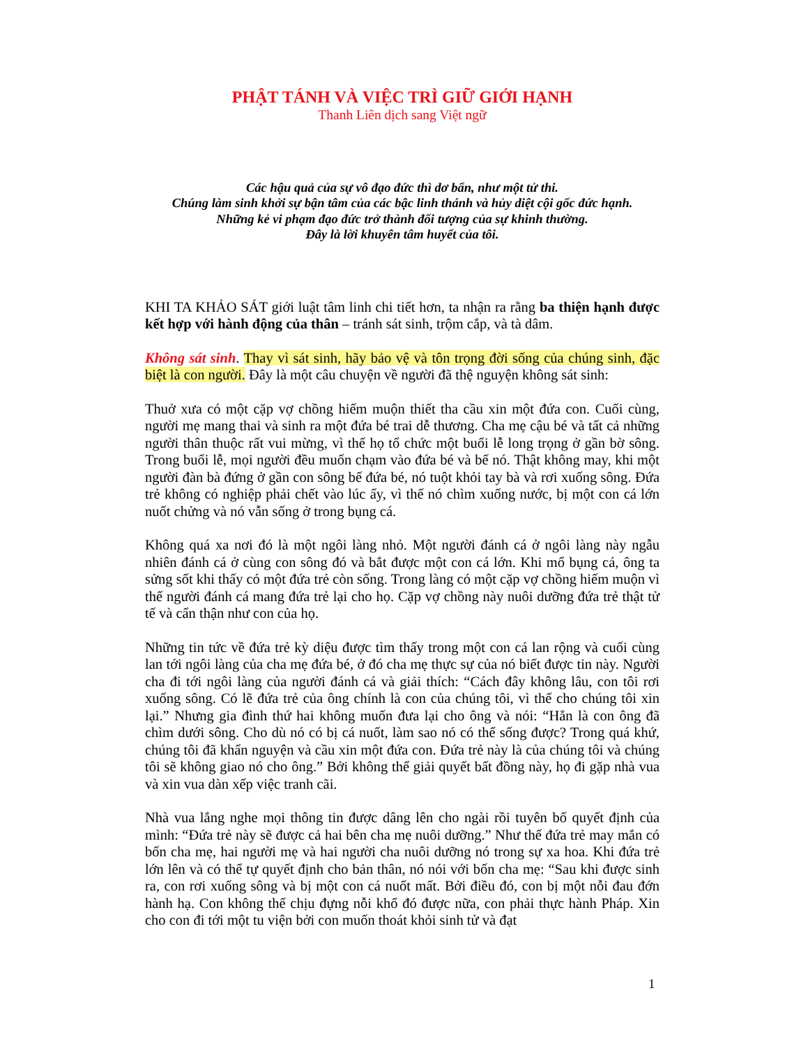PHẬT TÁNH VÀ VIỆC TRÌ GIỮ GIỚI HẠNH
Thanh Liên dịch sang Việt ngữ
Các hậu quả của sự vô đạo đức thì dơ bẩn, như một tử thi.
Chúng làm sinh khởi sự bận tâm của các bậc linh thánh và hủy diệt cội gốc đức hạnh.
Những kẻ vi phạm đạo đức trở thành đối tượng của sự khinh thường.
Đây là lời khuyên tâm huyết của tôi.
KHI TA KHẢO SÁT giới luật tâm linh chi tiết hơn, ta nhận ra rằng ba thiện hạnh được kết hợp với hành động của thân – tránh sát sinh, trộm cắp, và tà dâm.
Không sát sinh. Thay vì sát sinh, hãy bảo vệ và tôn trọng đời sống của chúng sinh, đặc biệt là con người. Đây là một câu chuyện về người đã thệ nguyện không sát sinh:
Thuở xưa có một cặp vợ chồng hiếm muộn thiết tha cầu xin một đứa con. Cuối cùng, người mẹ mang thai và sinh ra một đứa bé trai dễ thương. Cha mẹ cậu bé và tất cả những người thân thuộc rất vui mừng, vì thế họ tổ chức một buổi lễ long trọng ở gần bờ sông. Trong buổi lễ, mọi người đều muốn chạm vào đứa bé và bế nó. Thật không may, khi một người đàn bà đứng ở gần con sông bế đứa bé, nó tuột khỏi tay bà và rơi xuống sông. Đứa trẻ không có nghiệp phải chết vào lúc ấy, vì thế nó chìm xuống nước, bị một con cá lớn nuốt chửng và nó vẫn sống ở trong bụng cá.
Không quá xa nơi đó là một ngôi làng nhỏ. Một người đánh cá ở ngôi làng này ngẫu nhiên đánh cá ở cùng con sông đó và bắt được một con cá lớn. Khi mổ bụng cá, ông ta sửng sốt khi thấy có một đứa trẻ còn sống. Trong làng có một cặp vợ chồng hiếm muộn vì thế người đánh cá mang đứa trẻ lại cho họ. Cặp vợ chồng này nuôi dưỡng đứa trẻ thật tử tế và cẩn thận như con của họ.
Những tin tức về đứa trẻ kỳ diệu được tìm thấy trong một con cá lan rộng và cuối cùng lan tới ngôi làng của cha mẹ đứa bé, ở đó cha mẹ thực sự của nó biết được tin này. Người cha đi tới ngôi làng của người đánh cá và giải thích: “Cách đây không lâu, con tôi rơi xuống sông. Có lẽ đứa trẻ của ông chính là con của chúng tôi, vì thế cho chúng tôi xin lại.” Nhưng gia đình thứ hai không muốn đưa lại cho ông và nói: “Hẳn là con ông đã chìm dưới sông. Cho dù nó có bị cá nuốt, làm sao nó có thể sống được? Trong quá khứ, chúng tôi đã khẩn nguyện và cầu xin một đứa con. Đứa trẻ này là của chúng tôi và chúng tôi sẽ không giao nó cho ông.” Bởi không thể giải quyết bất đồng này, họ đi gặp nhà vua và xin vua dàn xếp việc tranh cãi.
Nhà vua lắng nghe mọi thông tin được dâng lên cho ngài rồi tuyên bố quyết định của mình: “Đứa trẻ này sẽ được cả hai bên cha mẹ nuôi dưỡng.” Như thế đứa trẻ may mắn có bốn cha mẹ, hai người mẹ và hai người cha nuôi dưỡng nó trong sự xa hoa. Khi đứa trẻ lớn lên và có thể tự quyết định cho bản thân, nó nói với bốn cha mẹ: “Sau khi được sinh ra, con rơi xuống sông và bị một con cá nuốt mất. Bởi điều đó, con bị một nỗi đau đớn hành hạ. Con không thể chịu đựng nỗi khổ đó được nữa, con phải thực hành Pháp. Xin cho con đi tới một tu viện bởi con muốn thoát khỏi sinh tử và đạt
1